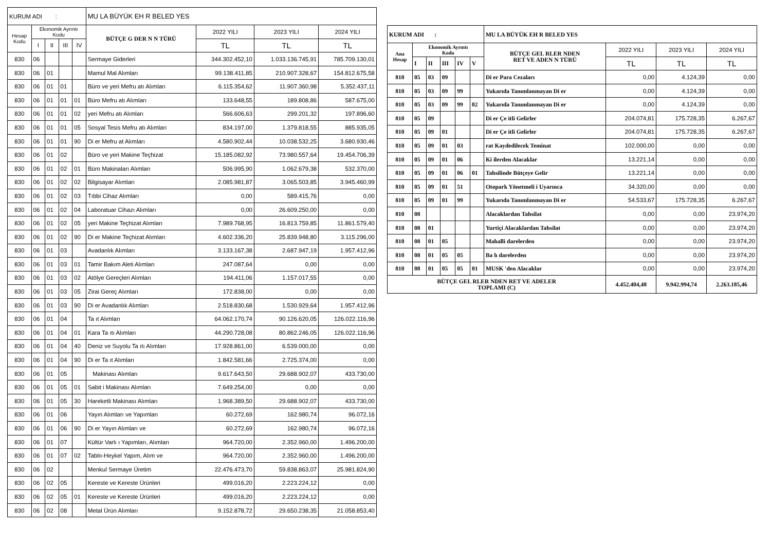| KURUM ADI : | | | | | MU LA BÜYÜK EH R BELED YES | | | |
| Hesap Kodu | Ekonomik Ayrıntı Kodu | | | | BÜTÇE G DER N N TÜRÜ | 2022 YILI | 2023 YILI | 2024 YILI |
| | I | II | III | IV | | TL | TL | TL |
| 830 | 06 | | | | Sermaye Giderleri | 344.302.452,10 | 1.033.136.745,91 | 785.709.130,01 |
| 830 | 06 | 01 | | | Mamul Mal Alımları | 99.138.411,85 | 210.907.328,67 | 154.812.675,58 |
| 830 | 06 | 01 | 01 | | Büro ve yeri Mefru atı Alımları | 6.115.354,62 | 11.907.360,98 | 5.352.437,11 |
| 830 | 06 | 01 | 01 | 01 | Büro Mefru atı Alımları | 133.648,55 | 189.808,86 | 587.675,00 |
| 830 | 06 | 01 | 01 | 02 | yeri Mefru atı Alımları | 566.606,63 | 299.201,32 | 197.896,60 |
| 830 | 06 | 01 | 01 | 05 | Sosyal Tesis Mefru atı Alımları | 834.197,00 | 1.379.818,55 | 885.935,05 |
| 830 | 06 | 01 | 01 | 90 | Di er Mefru at Alımları | 4.580.902,44 | 10.038.532,25 | 3.680.930,46 |
| 830 | 06 | 01 | 02 | | Büro ve yeri Makine Teçhizat | 15.185.082,92 | 73.980.557,64 | 19.454.706,39 |
| 830 | 06 | 01 | 02 | 01 | Büro Makinaları Alımları | 506.995,90 | 1.062.679,38 | 532.370,00 |
| 830 | 06 | 01 | 02 | 02 | Bilgisayar Alımları | 2.085.981,87 | 3.065.503,85 | 3.945.460,99 |
| 830 | 06 | 01 | 02 | 03 | Tıbbi Cihaz Alımları | 0,00 | 589.415,76 | 0,00 |
| 830 | 06 | 01 | 02 | 04 | Laboratuar Cihazı Alımları | 0,00 | 26.609.250,00 | 0,00 |
| 830 | 06 | 01 | 02 | 05 | yeri Makine Teçhizat Alımları | 7.989.768,95 | 16.813.759,85 | 11.861.579,40 |
| 830 | 06 | 01 | 02 | 90 | Di er Makine Teçhizat Alımları | 4.602.336,20 | 25.839.948,80 | 3.115.296,00 |
| 830 | 06 | 01 | 03 | | Avadanlık Alımları | 3.133.167,38 | 2.687.947,19 | 1.957.412,96 |
| 830 | 06 | 01 | 03 | 01 | Tamir Bakım Aleti Alımları | 247.087,64 | 0,00 | 0,00 |
| 830 | 06 | 01 | 03 | 02 | Atölye Gereçleri Alımları | 194.411,06 | 1.157.017,55 | 0,00 |
| 830 | 06 | 01 | 03 | 05 | Zirai Gereç Alımları | 172.838,00 | 0,00 | 0,00 |
| 830 | 06 | 01 | 03 | 90 | Di er Avadanlık Alımları | 2.518.830,68 | 1.530.929,64 | 1.957.412,96 |
| 830 | 06 | 01 | 04 | | Ta ıt Alımları | 64.062.170,74 | 90.126.620,05 | 126.022.116,96 |
| 830 | 06 | 01 | 04 | 01 | Kara Ta ıtı Alımları | 44.290.728,08 | 80.862.246,05 | 126.022.116,96 |
| 830 | 06 | 01 | 04 | 40 | Deniz ve Suyolu Ta ıtı Alımları | 17.928.861,00 | 6.539.000,00 | 0,00 |
| 830 | 06 | 01 | 04 | 90 | Di er Ta ıt Alımları | 1.842.581,66 | 2.725.374,00 | 0,00 |
| 830 | 06 | 01 | 05 | | Makinası Alımları | 9.617.643,50 | 29.688.902,07 | 433.730,00 |
| 830 | 06 | 01 | 05 | 01 | Sabit i Makinası Alımları | 7.649.254,00 | 0,00 | 0,00 |
| 830 | 06 | 01 | 05 | 30 | Hareketli Makinası Alımları | 1.968.389,50 | 29.688.902,07 | 433.730,00 |
| 830 | 06 | 01 | 06 | | Yayın Alımları ve Yapımları | 60.272,69 | 162.980,74 | 96.072,16 |
| 830 | 06 | 01 | 06 | 90 | Di er Yayın Alımları ve | 60.272,69 | 162.980,74 | 96.072,16 |
| 830 | 06 | 01 | 07 | | Kültür Varlı ı Yapımları, Alımları | 964.720,00 | 2.352.960,00 | 1.496.200,00 |
| 830 | 06 | 01 | 07 | 02 | Tablo-Heykel Yapım, Alım ve | 964.720,00 | 2.352.960,00 | 1.496.200,00 |
| 830 | 06 | 02 | | | Menkul Sermaye Üretim | 22.476.473,70 | 59.838.863,07 | 25.981.824,90 |
| 830 | 06 | 02 | 05 | | Kereste ve Kereste Ürünleri | 499.016,20 | 2.223.224,12 | 0,00 |
| 830 | 06 | 02 | 05 | 01 | Kereste ve Kereste Ürünleri | 499.016,20 | 2.223.224,12 | 0,00 |
| 830 | 06 | 02 | 08 | | Metal Ürün Alımları | 9.152.878,72 | 29.650.238,35 | 21.058.853,40 |
| KURUM ADI : | | | | | | MU LA BÜYÜK EH R BELED YES | | | |
| Ana Hesap | Ekonomik Ayrıntı Kodu | | | | | BÜTÇE GEL RLER NDEN RET VE ADEN N TÜRÜ | 2022 YILI | 2023 YILI | 2024 YILI |
| | I | II | III | IV | V | | TL | TL | TL |
| 810 | 05 | 03 | 09 | | | Di er Para Cezaları | 0,00 | 4.124,39 | 0,00 |
| 810 | 05 | 03 | 09 | 99 | | Yukarıda Tanımlanmayan Di er | 0,00 | 4.124,39 | 0,00 |
| 810 | 05 | 03 | 09 | 99 | 02 | Yukarıda Tanımlanmayan Di er | 0,00 | 4.124,39 | 0,00 |
| 810 | 05 | 09 | | | | Di er Çe itli Gelirler | 204.074,81 | 175.728,35 | 6.267,67 |
| 810 | 05 | 09 | 01 | | | Di er Çe itli Gelirler | 204.074,81 | 175.728,35 | 6.267,67 |
| 810 | 05 | 09 | 01 | 03 | | rat Kaydedilecek Teminat | 102.000,00 | 0,00 | 0,00 |
| 810 | 05 | 09 | 01 | 06 | | Ki ilerden Alacaklar | 13.221,14 | 0,00 | 0,00 |
| 810 | 05 | 09 | 01 | 06 | 01 | Tahsilinde Bütçeye Gelir | 13.221,14 | 0,00 | 0,00 |
| 810 | 05 | 09 | 01 | 51 | | Otopark Yönetmeli i Uyarınca | 34.320,00 | 0,00 | 0,00 |
| 810 | 05 | 09 | 01 | 99 | | Yukarıda Tanımlanmayan Di er | 54.533,67 | 175.728,35 | 6.267,67 |
| 810 | 08 | | | | | Alacaklardan Tahsilat | 0,00 | 0,00 | 23.974,20 |
| 810 | 08 | 01 | | | | Yurtiçi Alacaklardan Tahsilat | 0,00 | 0,00 | 23.974,20 |
| 810 | 08 | 01 | 05 | | | Mahalli darelerden | 0,00 | 0,00 | 23.974,20 |
| 810 | 08 | 01 | 05 | 05 | | Ba lı darelerden | 0,00 | 0,00 | 23.974,20 |
| 810 | 08 | 01 | 05 | 05 | 01 | MUSK 'den Alacaklar | 0,00 | 0,00 | 23.974,20 |
| BÜTÇE GEL RLER NDEN RET VE ADELER TOPLAMI (C) | | | | | | | 4.452.404,48 | 9.942.994,74 | 2.263.185,46 |